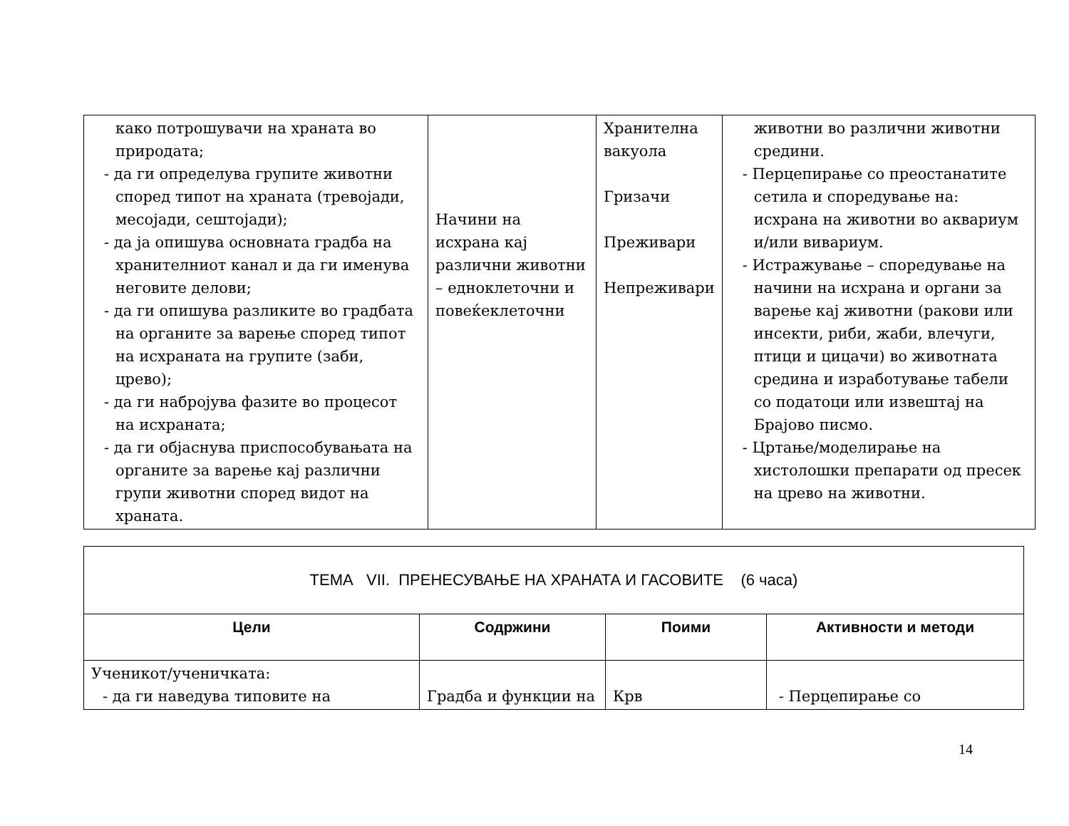| како потрошувачи на храната во природата; - да ги определува групите животни според типот на храната (тревојади, месојади, сештојади); - да ја опишува основната градба на хранителниот канал и да ги именува неговите делови; - да ги опишува разликите во градбата на органите за варење според типот на исхраната на групите (заби, црево); - да ги набројува фазите во процесот на исхраната; - да ги објаснува приспособувањата на органите за варење кај различни групи животни според видот на храната. | Начини на исхрана кај различни животни – едноклеточни и повеќеклеточни | Хранителна вакуола Гризачи Преживари Непреживари | животни во различни животни средини. - Перцепирање со преостанатите сетила и споредување на: исхрана на животни во аквариум и/или вивариум. - Истражување – споредување на начини на исхрана и органи за варење кај животни (ракови или инсекти, риби, жаби, влечуги, птици и цицачи) во животната средина и изработување табели со податоци или извештај на Брајово писмо. - Цртање/моделирање на хистолошки препарати од пресек на црево на животни. |
| ТЕМА VII. ПРЕНЕСУВАЊЕ НА ХРАНАТА И ГАСОВИТЕ (6 часа) | | | |
| Цели | Содржини | Поими | Активности и методи |
| Ученикот/ученичката: - да ги наведува типовите на | Градба и функции на | Крв | - Перцепирање со |
14